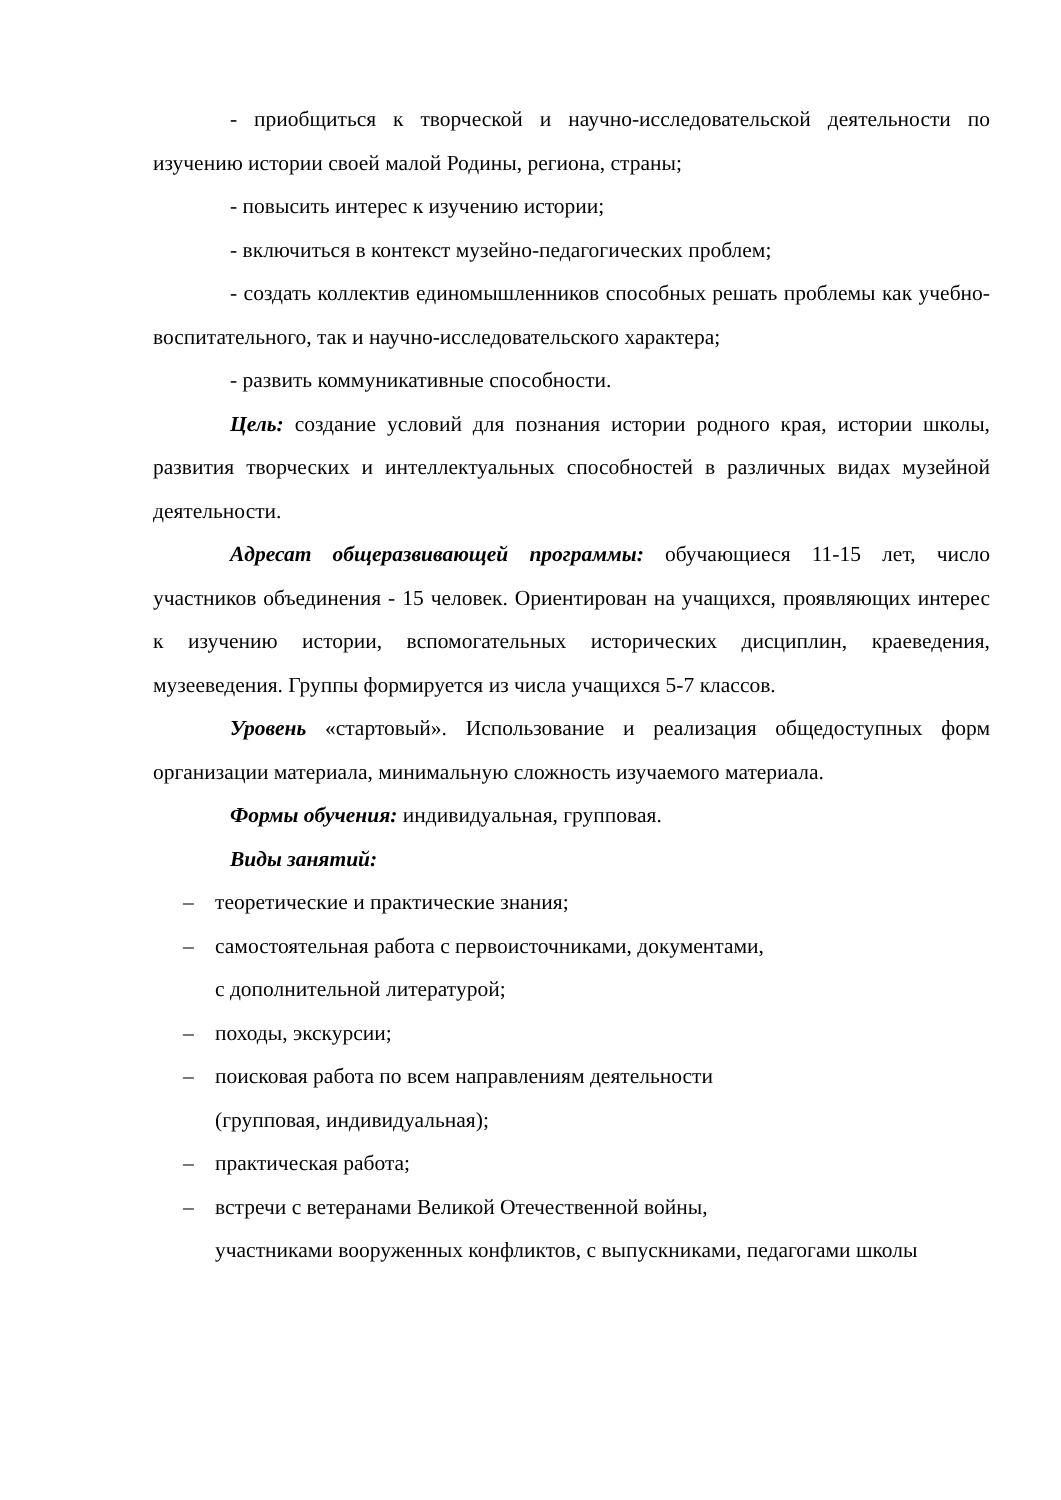- приобщиться к творческой и научно-исследовательской деятельности по изучению истории своей малой Родины, региона, страны;
- повысить интерес к изучению истории;
- включиться в контекст музейно-педагогических проблем;
- создать коллектив единомышленников способных решать проблемы как учебно-воспитательного, так и научно-исследовательского характера;
- развить коммуникативные способности.
Цель: создание условий для познания истории родного края, истории школы, развития творческих и интеллектуальных способностей в различных видах музейной деятельности.
Адресат общеразвивающей программы: обучающиеся 11-15 лет, число участников объединения - 15 человек. Ориентирован на учащихся, проявляющих интерес к изучению истории, вспомогательных исторических дисциплин, краеведения, музееведения. Группы формируется из числа учащихся 5-7 классов.
Уровень «стартовый». Использование и реализация общедоступных форм организации материала, минимальную сложность изучаемого материала.
Формы обучения: индивидуальная, групповая.
Виды занятий:
– теоретические и практические знания;
– самостоятельная работа с первоисточниками, документами,
с дополнительной литературой;
– походы, экскурсии;
– поисковая работа по всем направлениям деятельности
(групповая, индивидуальная);
– практическая работа;
– встречи с ветеранами Великой Отечественной войны,
участниками вооруженных конфликтов, с выпускниками, педагогами школы